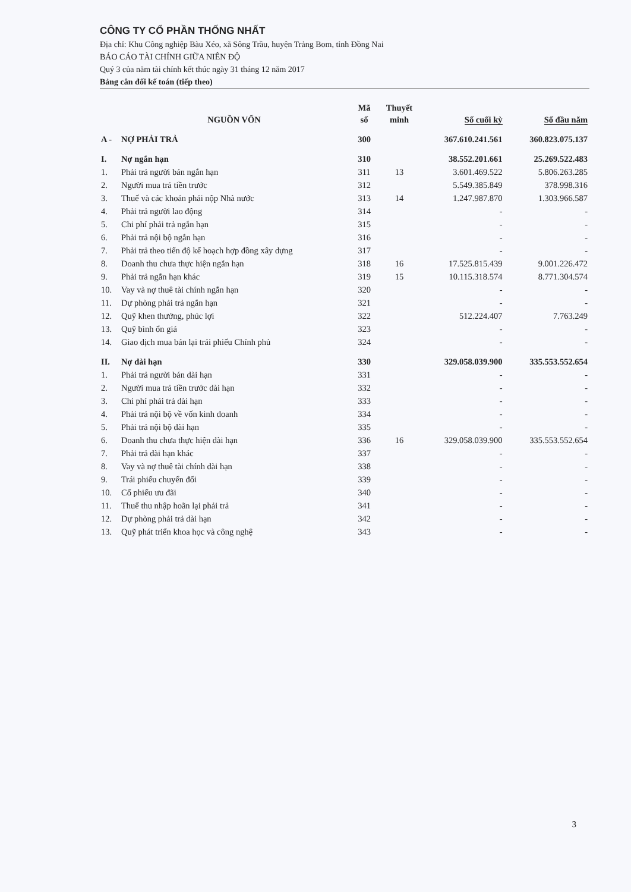CÔNG TY CỔ PHẦN THỐNG NHẤT
Địa chỉ: Khu Công nghiệp Bàu Xéo, xã Sông Trầu, huyện Trảng Bom, tỉnh Đồng Nai
BÁO CÁO TÀI CHÍNH GIỮA NIÊN ĐỘ
Quý 3 của năm tài chính kết thúc ngày 31 tháng 12 năm 2017
Bảng cân đối kế toán (tiếp theo)
| | NGUỒN VỐN | Mã số | Thuyết minh | Số cuối kỳ | Số đầu năm |
| --- | --- | --- | --- | --- | --- |
| A - | NỢ PHẢI TRẢ | 300 | | 367.610.241.561 | 360.823.075.137 |
| I. | Nợ ngắn hạn | 310 | | 38.552.201.661 | 25.269.522.483 |
| 1. | Phải trả người bán ngắn hạn | 311 | 13 | 3.601.469.522 | 5.806.263.285 |
| 2. | Người mua trả tiền trước | 312 | | 5.549.385.849 | 378.998.316 |
| 3. | Thuế và các khoản phải nộp Nhà nước | 313 | 14 | 1.247.987.870 | 1.303.966.587 |
| 4. | Phải trả người lao động | 314 | | - | - |
| 5. | Chi phí phải trả ngắn hạn | 315 | | - | - |
| 6. | Phải trả nội bộ ngắn hạn | 316 | | - | - |
| 7. | Phải trả theo tiến độ kế hoạch hợp đồng xây dựng | 317 | | - | - |
| 8. | Doanh thu chưa thực hiện ngắn hạn | 318 | 16 | 17.525.815.439 | 9.001.226.472 |
| 9. | Phải trả ngắn hạn khác | 319 | 15 | 10.115.318.574 | 8.771.304.574 |
| 10. | Vay và nợ thuê tài chính ngắn hạn | 320 | | - | - |
| 11. | Dự phòng phải trả ngắn hạn | 321 | | - | - |
| 12. | Quỹ khen thưởng, phúc lợi | 322 | | 512.224.407 | 7.763.249 |
| 13. | Quỹ bình ổn giá | 323 | | - | - |
| 14. | Giao dịch mua bán lại trái phiếu Chính phủ | 324 | | - | - |
| II. | Nợ dài hạn | 330 | | 329.058.039.900 | 335.553.552.654 |
| 1. | Phải trả người bán dài hạn | 331 | | - | - |
| 2. | Người mua trả tiền trước dài hạn | 332 | | - | - |
| 3. | Chi phí phải trả dài hạn | 333 | | - | - |
| 4. | Phải trả nội bộ về vốn kinh doanh | 334 | | - | - |
| 5. | Phải trả nội bộ dài hạn | 335 | | - | - |
| 6. | Doanh thu chưa thực hiện dài hạn | 336 | 16 | 329.058.039.900 | 335.553.552.654 |
| 7. | Phải trả dài hạn khác | 337 | | - | - |
| 8. | Vay và nợ thuê tài chính dài hạn | 338 | | - | - |
| 9. | Trái phiếu chuyển đổi | 339 | | - | - |
| 10. | Cổ phiếu ưu đãi | 340 | | - | - |
| 11. | Thuế thu nhập hoãn lại phải trả | 341 | | - | - |
| 12. | Dự phòng phải trả dài hạn | 342 | | - | - |
| 13. | Quỹ phát triển khoa học và công nghệ | 343 | | - | - |
3